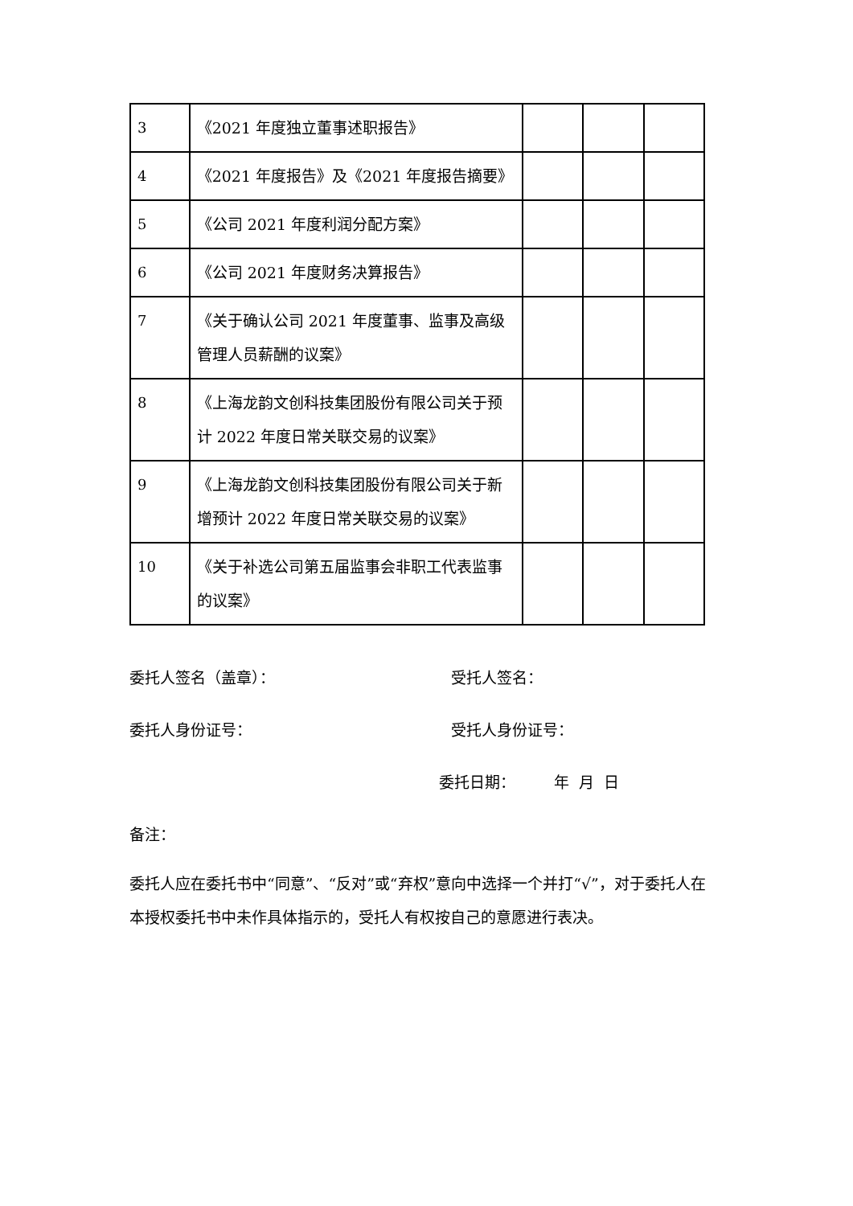| 3 | 《2021 年度独立董事述职报告》 | | | |
| 4 | 《2021 年度报告》及《2021 年度报告摘要》 | | | |
| 5 | 《公司 2021 年度利润分配方案》 | | | |
| 6 | 《公司 2021 年度财务决算报告》 | | | |
| 7 | 《关于确认公司 2021 年度董事、监事及高级管理人员薪酬的议案》 | | | |
| 8 | 《上海龙韵文创科技集团股份有限公司关于预计 2022 年度日常关联交易的议案》 | | | |
| 9 | 《上海龙韵文创科技集团股份有限公司关于新增预计 2022 年度日常关联交易的议案》 | | | |
| 10 | 《关于补选公司第五届监事会非职工代表监事的议案》 | | | |
委托人签名（盖章）： 受托人签名：
委托人身份证号： 受托人身份证号：
委托日期： 年 月 日
备注：
委托人应在委托书中“同意”、“反对”或“弃权”意向中选择一个并打“√”，对于委托人在本授权委托书中未作具体指示的，受托人有权按自己的意愿进行表决。